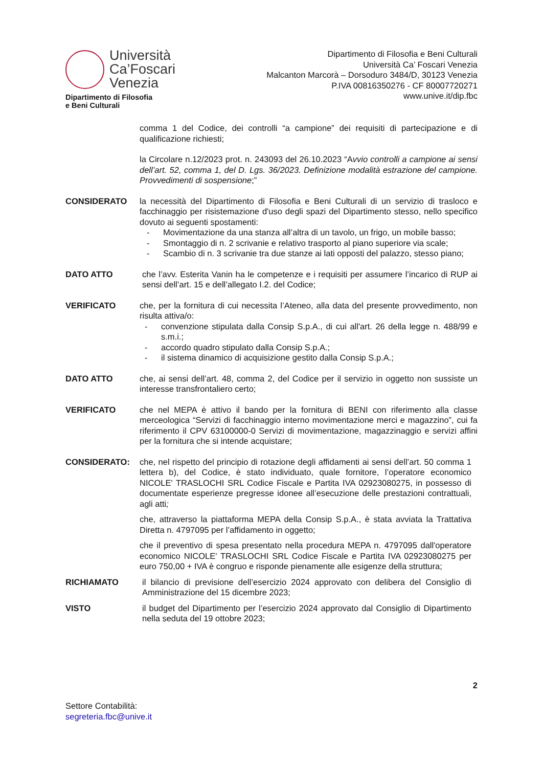Università
Ca’Foscari
Venezia
Dipartimento di Filosofia
e Beni Culturali
Dipartimento di Filosofia e Beni Culturali
Università Ca’ Foscari Venezia
Malcanton Marcorà – Dorsoduro 3484/D, 30123 Venezia
P.IVA 00816350276 - CF 80007720271
www.unive.it/dip.fbc
comma 1 del Codice, dei controlli “a campione” dei requisiti di partecipazione e di qualificazione richiesti;
la Circolare n.12/2023 prot. n. 243093 del 26.10.2023 “Avvio controlli a campione ai sensi dell’art. 52, comma 1, del D. Lgs. 36/2023. Definizione modalità estrazione del campione. Provvedimenti di sospensione;”
CONSIDERATO la necessità del Dipartimento di Filosofia e Beni Culturali di un servizio di trasloco e facchinaggio per risistemazione d'uso degli spazi del Dipartimento stesso, nello specifico dovuto ai seguenti spostamenti:
- Movimentazione da una stanza all’altra di un tavolo, un frigo, un mobile basso;
- Smontaggio di n. 2 scrivanie e relativo trasporto al piano superiore via scale;
- Scambio di n. 3 scrivanie tra due stanze ai lati opposti del palazzo, stesso piano;
DATO ATTO che l’avv. Esterita Vanin ha le competenze e i requisiti per assumere l’incarico di RUP ai sensi dell’art. 15 e dell’allegato I.2. del Codice;
VERIFICATO che, per la fornitura di cui necessita l’Ateneo, alla data del presente provvedimento, non risulta attiva/o:
- convenzione stipulata dalla Consip S.p.A., di cui all'art. 26 della legge n. 488/99 e s.m.i.;
- accordo quadro stipulato dalla Consip S.p.A.;
- il sistema dinamico di acquisizione gestito dalla Consip S.p.A.;
DATO ATTO che, ai sensi dell’art. 48, comma 2, del Codice per il servizio in oggetto non sussiste un interesse transfrontaliero certo;
VERIFICATO che nel MEPA è attivo il bando per la fornitura di BENI con riferimento alla classe merceologica “Servizi di facchinaggio interno movimentazione merci e magazzino”, cui fa riferimento il CPV 63100000-0 Servizi di movimentazione, magazzinaggio e servizi affini per la fornitura che si intende acquistare;
CONSIDERATO: che, nel rispetto del principio di rotazione degli affidamenti ai sensi dell’art. 50 comma 1 lettera b), del Codice, è stato individuato, quale fornitore, l’operatore economico NICOLE' TRASLOCHI SRL Codice Fiscale e Partita IVA 02923080275, in possesso di documentate esperienze pregresse idonee all’esecuzione delle prestazioni contrattuali, agli atti;
che, attraverso la piattaforma MEPA della Consip S.p.A., è stata avviata la Trattativa Diretta n. 4797095 per l’affidamento in oggetto;
che il preventivo di spesa presentato nella procedura MEPA n. 4797095 dall'operatore economico NICOLE' TRASLOCHI SRL Codice Fiscale e Partita IVA 02923080275 per euro 750,00 + IVA è congruo e risponde pienamente alle esigenze della struttura;
RICHIAMATO il bilancio di previsione dell’esercizio 2024 approvato con delibera del Consiglio di Amministrazione del 15 dicembre 2023;
VISTO il budget del Dipartimento per l’esercizio 2024 approvato dal Consiglio di Dipartimento nella seduta del 19 ottobre 2023;
2
Settore Contabilità:
segreteria.fbc@unive.it